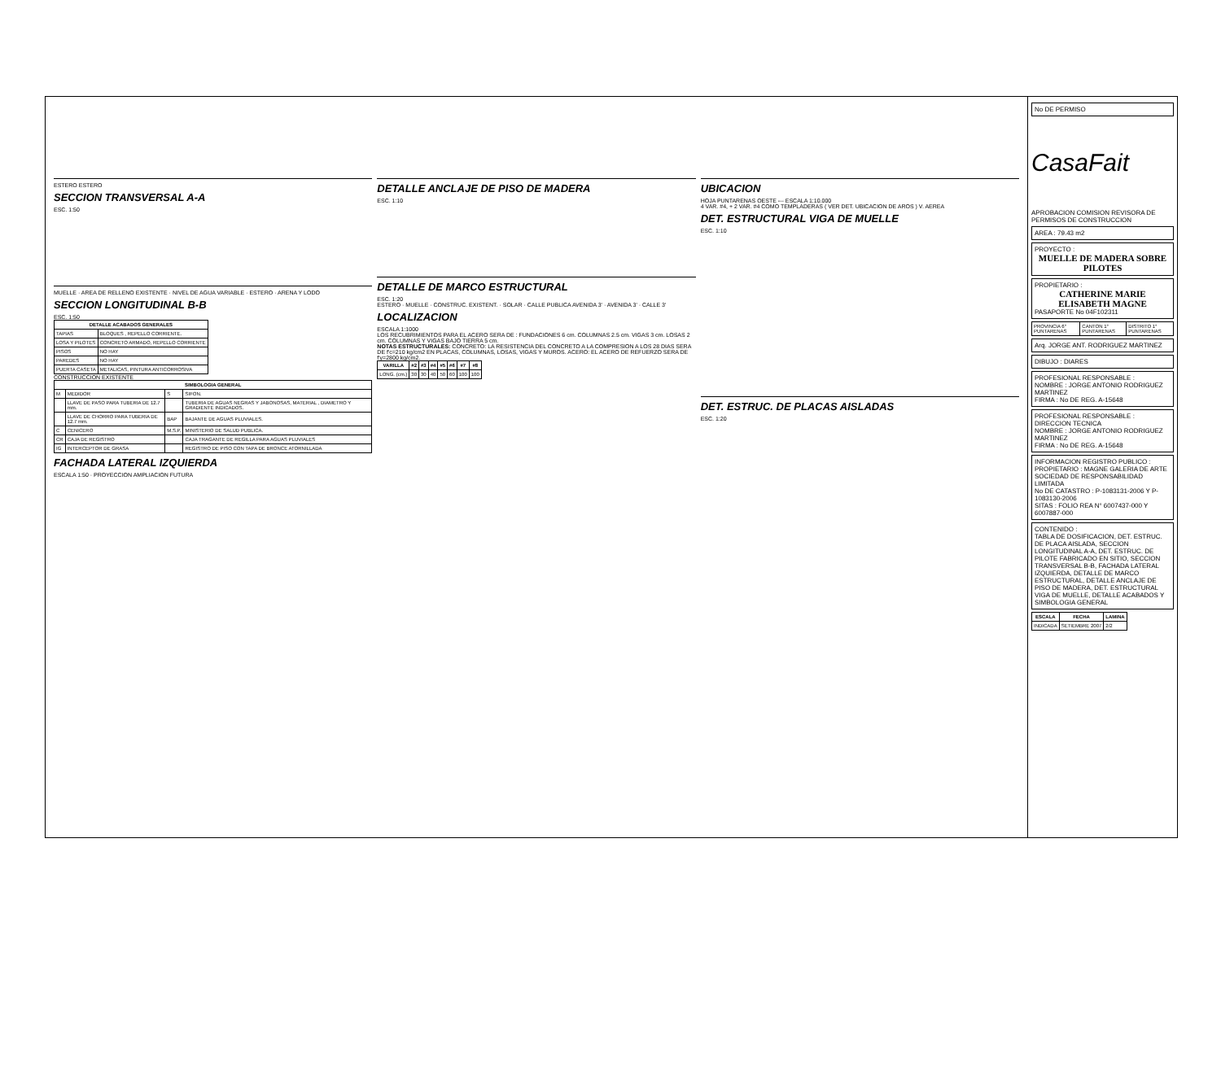ESTERO ESTERO
SECCION TRANSVERSAL A-A
ESC. 1:50
MUELLE · AREA DE RELLENO EXISTENTE · NIVEL DE AGUA VARIABLE · ESTERO · ARENA Y LODO
SECCION LONGITUDINAL B-B
ESC. 1:50
| DETALLE ACABADOS GENERALES | |
| --- | --- |
| TAPIAS | BLOQUES , REPELLO CORRIENTE. |
| LOSA Y PILOTES | CONCRETO ARMADO, REPELLO CORRIENTE |
| PISOS | NO HAY |
| PAREDES | NO HAY |
| PUERTA CASETA | METALICAS, PINTURA ANTICORROSIVA |
CONSTRUCCION EXISTENTE
| SIMBOLOGIA GENERAL | | | |
| --- | --- | --- | --- |
| M | MEDIDOR | S | SIFON. |
| | LLAVE DE PASO PARA TUBERIA DE 12.7 mm. | | TUBERIA DE AGUAS NEGRAS Y JABONOSAS, MATERIAL , DIAMETRO Y GRADIENTE INDICADOS. |
| | LLAVE DE CHORRO PARA TUBERIA DE 12.7 mm. | BAP | BAJANTE DE AGUAS PLUVIALES. |
| C | CENICERO | M.S.P. | MINISTERIO DE SALUD PUBLICA. |
| CR | CAJA DE REGISTRO | | CAJA TRAGANTE DE REGILLA PARA AGUAS PLUVIALES |
| IG | INTERCEPTOR DE GRASA | | REGISTRO DE PISO CON TAPA DE BRONCE ATORNILLADA |
FACHADA LATERAL IZQUIERDA
ESCALA 1:50 · PROYECCION AMPLIACION FUTURA
DETALLE ANCLAJE DE PISO DE MADERA
ESC. 1:10
DETALLE DE MARCO ESTRUCTURAL
ESC. 1:20
ESTERO · MUELLE · CONSTRUC. EXISTENT. · SOLAR · CALLE PUBLICA AVENIDA 3' · AVENIDA 3' · CALLE 3'
LOCALIZACION
ESCALA 1:1000
LOS RECUBRIMIENTOS PARA EL ACERO SERA DE : FUNDACIONES 6 cm. COLUMNAS 2.5 cm. VIGAS 3 cm. LOSAS 2 cm. COLUMNAS Y VIGAS BAJO TIERRA 5 cm.
NOTAS ESTRUCTURALES: CONCRETO: LA RESISTENCIA DEL CONCRETO A LA COMPRESION A LOS 28 DIAS SERA DE f'c=210 kg/cm2 EN PLACAS, COLUMNAS, LOSAS, VIGAS Y MUROS. ACERO: EL ACERO DE REFUERZO SERA DE f'y=2800 kg/cm2.
| VARILLA | #2 | #3 | #4 | #5 | #6 | #7 | #8 |
| --- | --- | --- | --- | --- | --- | --- | --- |
| LONG. (cm.) | 30 | 30 | 40 | 50 | 60 | 100 | 100 |
UBICACION
HOJA PUNTARENAS OESTE --- ESCALA 1:10.000
4 VAR. #4, + 2 VAR. #4 COMO TEMPLADERAS ( VER DET. UBICACION DE AROS ) V. AEREA
DET. ESTRUCTURAL VIGA DE MUELLE
ESC. 1:10
DET. ESTRUC. DE PLACAS AISLADAS
ESC. 1:20
No DE PERMISO
CasaFait
APROBACION COMISION REVISORA DE PERMISOS DE CONSTRUCCION
AREA : 79.43 m2
PROYECTO :
MUELLE DE MADERA SOBRE PILOTES
PROPIETARIO :
CATHERINE MARIE ELISABETH MAGNE
PASAPORTE No 04F102311
| PROVINCIA 6° PUNTARENAS | CANTON 1° PUNTARENAS | DISTRITO 1° PUNTARENAS |
Arq. JORGE ANT. RODRIGUEZ MARTINEZ
DIBUJO : DIARES
PROFESIONAL RESPONSABLE :
NOMBRE : JORGE ANTONIO RODRIGUEZ MARTINEZ
FIRMA : No DE REG. A-15648
PROFESIONAL RESPONSABLE :
DIRECCION TECNICA
NOMBRE : JORGE ANTONIO RODRIGUEZ MARTINEZ
FIRMA : No DE REG. A-15648
INFORMACION REGISTRO PUBLICO :
PROPIETARIO : MAGNE GALERIA DE ARTE SOCIEDAD DE RESPONSABILIDAD LIMITADA
No DE CATASTRO : P-1083131-2006 Y P-1083130-2006
SITAS : FOLIO REA N° 6007437-000 Y 6007887-000
CONTENIDO :
TABLA DE DOSIFICACION, DET. ESTRUC. DE PLACA AISLADA, SECCION LONGITUDINAL A-A, DET. ESTRUC. DE PILOTE FABRICADO EN SITIO, SECCION TRANSVERSAL B-B, FACHADA LATERAL IZQUIERDA, DETALLE DE MARCO ESTRUCTURAL, DETALLE ANCLAJE DE PISO DE MADERA, DET. ESTRUCTURAL VIGA DE MUELLE, DETALLE ACABADOS Y SIMBOLOGIA GENERAL
| ESCALA | FECHA | LAMINA |
| --- | --- | --- |
| INDICADA | SETIEMBRE 2007 | 2/2 |